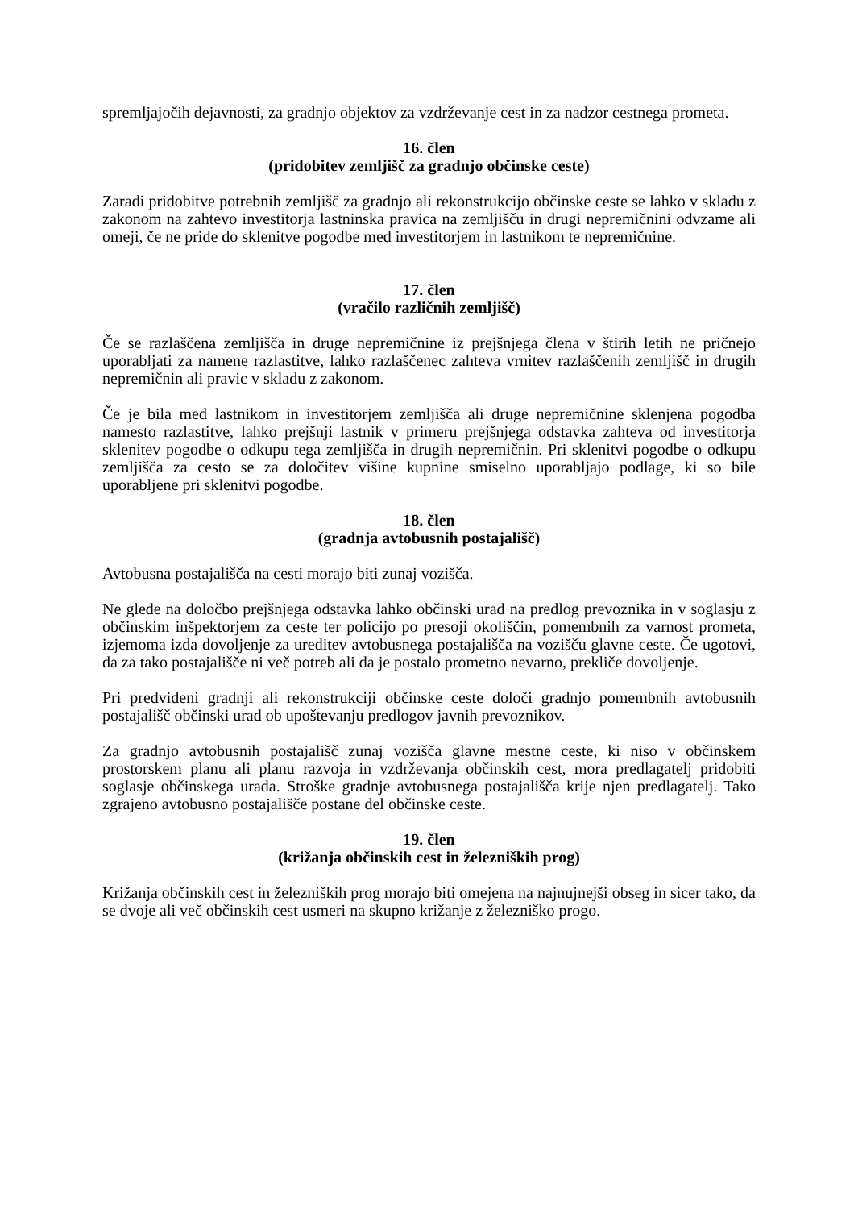spremljajočih dejavnosti, za gradnjo objektov za vzdrževanje cest in za nadzor cestnega prometa.
16. člen
(pridobitev zemljišč za gradnjo občinske ceste)
Zaradi pridobitve potrebnih zemljišč za gradnjo ali rekonstrukcijo občinske ceste se lahko v skladu z zakonom na zahtevo investitorja lastninska pravica na zemljišču in drugi nepremičnini odvzame ali omeji, če ne pride do sklenitve pogodbe med investitorjem in lastnikom te nepremičnine.
17. člen
(vračilo različnih zemljišč)
Če se razlaščena zemljišča in druge nepremičnine iz prejšnjega člena v štirih letih ne pričnejo uporabljati za namene razlastitve, lahko razlaščenec zahteva vrnitev razlaščenih zemljišč in drugih nepremičnin ali pravic v skladu z zakonom.
Če je bila med lastnikom in investitorjem zemljišča ali druge nepremičnine sklenjena pogodba namesto razlastitve, lahko prejšnji lastnik v primeru prejšnjega odstavka zahteva od investitorja sklenitev pogodbe o odkupu tega zemljišča in drugih nepremičnin. Pri sklenitvi pogodbe o odkupu zemljišča za cesto se za določitev višine kupnine smiselno uporabljajo podlage, ki so bile uporabljene pri sklenitvi pogodbe.
18. člen
(gradnja avtobusnih postajališč)
Avtobusna postajališča na cesti morajo biti zunaj vozišča.
Ne glede na določbo prejšnjega odstavka lahko občinski urad na predlog prevoznika in v soglasju z občinskim inšpektorjem za ceste ter policijo po presoji okoliščin, pomembnih za varnost prometa, izjemoma izda dovoljenje za ureditev avtobusnega postajališča na vozišču glavne ceste. Če ugotovi, da za tako postajališče ni več potreb ali da je postalo prometno nevarno, prekliče dovoljenje.
Pri predvideni gradnji ali rekonstrukciji občinske ceste določi gradnjo pomembnih avtobusnih postajališč občinski urad ob upoštevanju predlogov javnih prevoznikov.
Za gradnjo avtobusnih postajališč zunaj vozišča glavne mestne ceste, ki niso v občinskem prostorskem planu ali planu razvoja in vzdrževanja občinskih cest, mora predlagatelj pridobiti soglasje občinskega urada. Stroške gradnje avtobusnega postajališča krije njen predlagatelj. Tako zgrajeno avtobusno postajališče postane del občinske ceste.
19. člen
(križanja občinskih cest in železniških prog)
Križanja občinskih cest in železniških prog morajo biti omejena na najnujnejši obseg in sicer tako, da se dvoje ali več občinskih cest usmeri na skupno križanje z železniško progo.